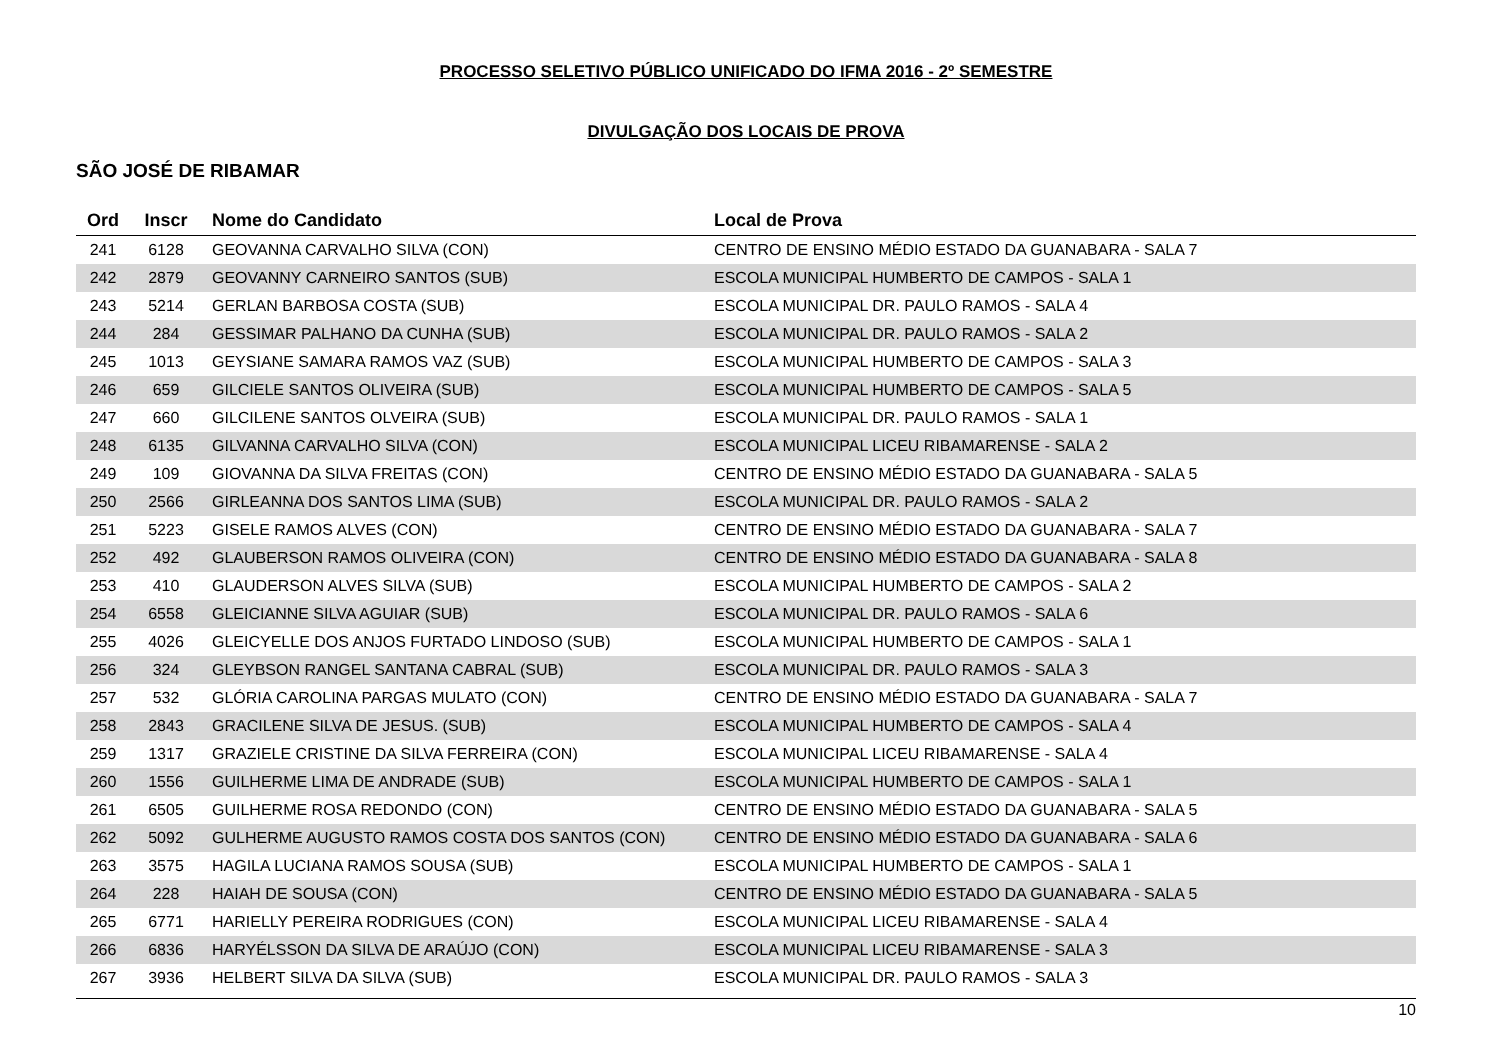PROCESSO SELETIVO PÚBLICO UNIFICADO DO IFMA 2016 - 2º SEMESTRE
DIVULGAÇÃO DOS LOCAIS DE PROVA
SÃO JOSÉ DE RIBAMAR
| Ord | Inscr | Nome do Candidato | Local de Prova |
| --- | --- | --- | --- |
| 241 | 6128 | GEOVANNA CARVALHO SILVA (CON) | CENTRO DE ENSINO MÉDIO ESTADO DA GUANABARA - SALA 7 |
| 242 | 2879 | GEOVANNY CARNEIRO SANTOS (SUB) | ESCOLA MUNICIPAL HUMBERTO DE CAMPOS - SALA 1 |
| 243 | 5214 | GERLAN BARBOSA COSTA (SUB) | ESCOLA MUNICIPAL DR. PAULO RAMOS - SALA 4 |
| 244 | 284 | GESSIMAR PALHANO DA CUNHA (SUB) | ESCOLA MUNICIPAL DR. PAULO RAMOS - SALA 2 |
| 245 | 1013 | GEYSIANE SAMARA RAMOS VAZ (SUB) | ESCOLA MUNICIPAL HUMBERTO DE CAMPOS - SALA 3 |
| 246 | 659 | GILCIELE SANTOS OLIVEIRA (SUB) | ESCOLA MUNICIPAL HUMBERTO DE CAMPOS - SALA 5 |
| 247 | 660 | GILCILENE SANTOS OLVEIRA (SUB) | ESCOLA MUNICIPAL DR. PAULO RAMOS - SALA 1 |
| 248 | 6135 | GILVANNA CARVALHO SILVA (CON) | ESCOLA MUNICIPAL LICEU RIBAMARENSE - SALA 2 |
| 249 | 109 | GIOVANNA DA SILVA FREITAS (CON) | CENTRO DE ENSINO MÉDIO ESTADO DA GUANABARA - SALA 5 |
| 250 | 2566 | GIRLEANNA DOS SANTOS LIMA (SUB) | ESCOLA MUNICIPAL DR. PAULO RAMOS - SALA 2 |
| 251 | 5223 | GISELE RAMOS ALVES (CON) | CENTRO DE ENSINO MÉDIO ESTADO DA GUANABARA - SALA 7 |
| 252 | 492 | GLAUBERSON RAMOS OLIVEIRA (CON) | CENTRO DE ENSINO MÉDIO ESTADO DA GUANABARA - SALA 8 |
| 253 | 410 | GLAUDERSON ALVES SILVA (SUB) | ESCOLA MUNICIPAL HUMBERTO DE CAMPOS - SALA 2 |
| 254 | 6558 | GLEICIANNE SILVA AGUIAR (SUB) | ESCOLA MUNICIPAL DR. PAULO RAMOS - SALA 6 |
| 255 | 4026 | GLEICYELLE DOS ANJOS FURTADO LINDOSO (SUB) | ESCOLA MUNICIPAL HUMBERTO DE CAMPOS - SALA 1 |
| 256 | 324 | GLEYBSON RANGEL SANTANA CABRAL (SUB) | ESCOLA MUNICIPAL DR. PAULO RAMOS - SALA 3 |
| 257 | 532 | GLÓRIA CAROLINA PARGAS MULATO (CON) | CENTRO DE ENSINO MÉDIO ESTADO DA GUANABARA - SALA 7 |
| 258 | 2843 | GRACILENE SILVA DE JESUS. (SUB) | ESCOLA MUNICIPAL HUMBERTO DE CAMPOS - SALA 4 |
| 259 | 1317 | GRAZIELE CRISTINE DA SILVA FERREIRA (CON) | ESCOLA MUNICIPAL LICEU RIBAMARENSE - SALA 4 |
| 260 | 1556 | GUILHERME LIMA DE ANDRADE (SUB) | ESCOLA MUNICIPAL HUMBERTO DE CAMPOS - SALA 1 |
| 261 | 6505 | GUILHERME ROSA REDONDO (CON) | CENTRO DE ENSINO MÉDIO ESTADO DA GUANABARA - SALA 5 |
| 262 | 5092 | GULHERME AUGUSTO RAMOS COSTA DOS SANTOS (CON) | CENTRO DE ENSINO MÉDIO ESTADO DA GUANABARA - SALA 6 |
| 263 | 3575 | HAGILA LUCIANA RAMOS SOUSA (SUB) | ESCOLA MUNICIPAL HUMBERTO DE CAMPOS - SALA 1 |
| 264 | 228 | HAIAH DE SOUSA (CON) | CENTRO DE ENSINO MÉDIO ESTADO DA GUANABARA - SALA 5 |
| 265 | 6771 | HARIELLY PEREIRA RODRIGUES (CON) | ESCOLA MUNICIPAL LICEU RIBAMARENSE - SALA 4 |
| 266 | 6836 | HARYÉLSSON DA SILVA DE ARAÚJO (CON) | ESCOLA MUNICIPAL LICEU RIBAMARENSE - SALA 3 |
| 267 | 3936 | HELBERT SILVA DA SILVA (SUB) | ESCOLA MUNICIPAL DR. PAULO RAMOS - SALA 3 |
10